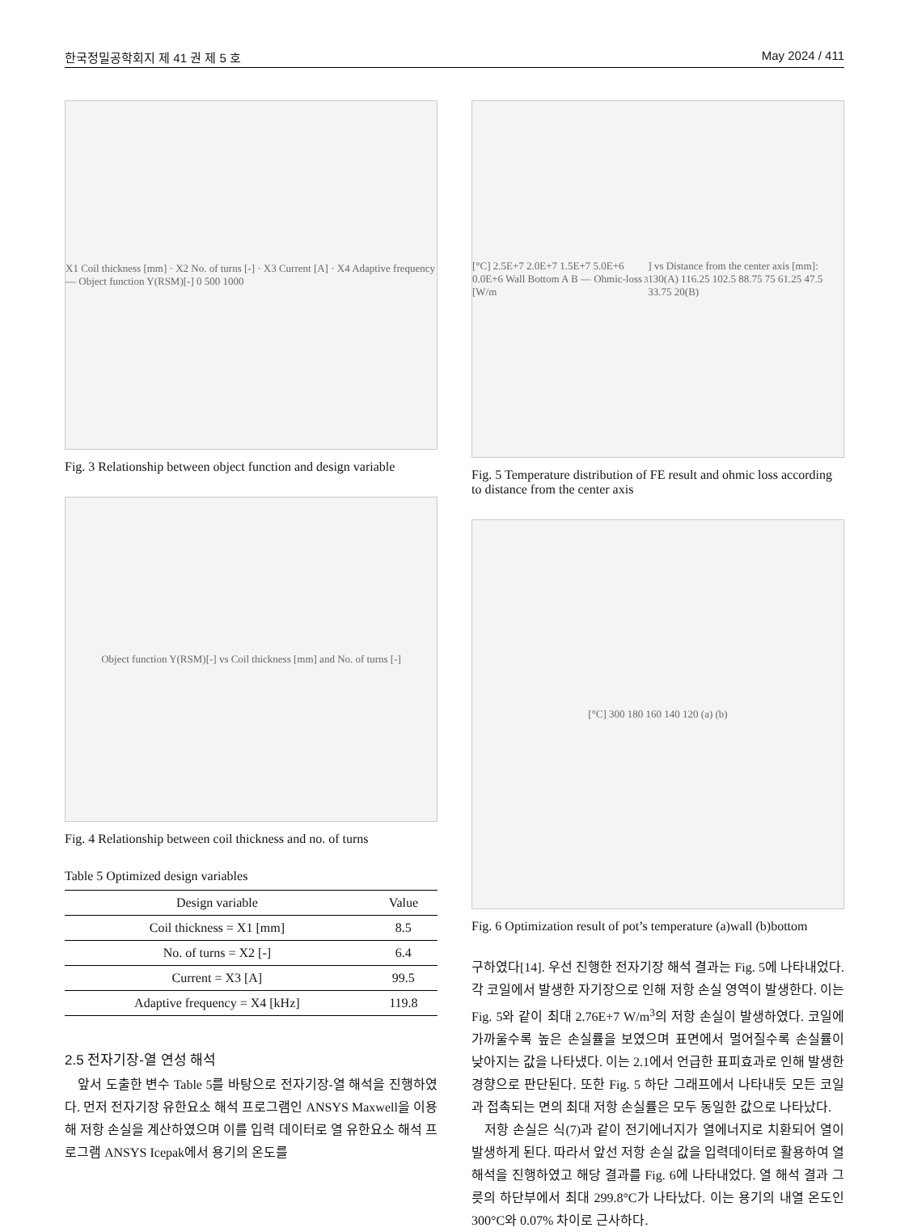한국정밀공학회지 제 41 권 제 5 호 May 2024 / 411
X1 Coil thickness [mm] · X2 No. of turns [-] · X3 Current [A] · X4 Adaptive frequency — Object function Y(RSM)[-] 0 500 1000
Fig. 3 Relationship between object function and design variable
Object function Y(RSM)[-] vs Coil thickness [mm] and No. of turns [-]
Fig. 4 Relationship between coil thickness and no. of turns
Table 5 Optimized design variables
| Design variable | Value |
| --- | --- |
| Coil thickness = X1 [mm] | 8.5 |
| No. of turns = X2 [-] | 6.4 |
| Current = X3 [A] | 99.5 |
| Adaptive frequency = X4 [kHz] | 119.8 |
2.5 전자기장-열 연성 해석
앞서 도출한 변수 Table 5를 바탕으로 전자기장-열 해석을 진행하였다. 먼저 전자기장 유한요소 해석 프로그램인 ANSYS Maxwell을 이용해 저항 손실을 계산하였으며 이를 입력 데이터로 열 유한요소 해석 프로그램 ANSYS Icepak에서 용기의 온도를
[°C] 2.5E+7 2.0E+7 1.5E+7 5.0E+6 0.0E+6 Wall Bottom A B — Ohmic-loss [W/m<sup>3</sup>] vs Distance from the center axis [mm]: 130(A) 116.25 102.5 88.75 75 61.25 47.5 33.75 20(B)
Fig. 5 Temperature distribution of FE result and ohmic loss according to distance from the center axis
[°C] 300 180 160 140 120 (a) (b)
Fig. 6 Optimization result of pot’s temperature (a)wall (b)bottom
구하였다[14]. 우선 진행한 전자기장 해석 결과는 Fig. 5에 나타내었다. 각 코일에서 발생한 자기장으로 인해 저항 손실 영역이 발생한다. 이는 Fig. 5와 같이 최대 2.76E+7 W/m<sup>3</sup>의 저항 손실이 발생하였다. 코일에 가까울수록 높은 손실률을 보였으며 표면에서 멀어질수록 손실률이 낮아지는 값을 나타냈다. 이는 2.1에서 언급한 표피효과로 인해 발생한 경향으로 판단된다. 또한 Fig. 5 하단 그래프에서 나타내듯 모든 코일과 접촉되는 면의 최대 저항 손실률은 모두 동일한 값으로 나타났다.
저항 손실은 식(7)과 같이 전기에너지가 열에너지로 치환되어 열이 발생하게 된다. 따라서 앞선 저항 손실 값을 입력데이터로 활용하여 열 해석을 진행하였고 해당 결과를 Fig. 6에 나타내었다. 열 해석 결과 그릇의 하단부에서 최대 299.8°C가 나타났다. 이는 용기의 내열 온도인 300°C와 0.07% 차이로 근사하다.